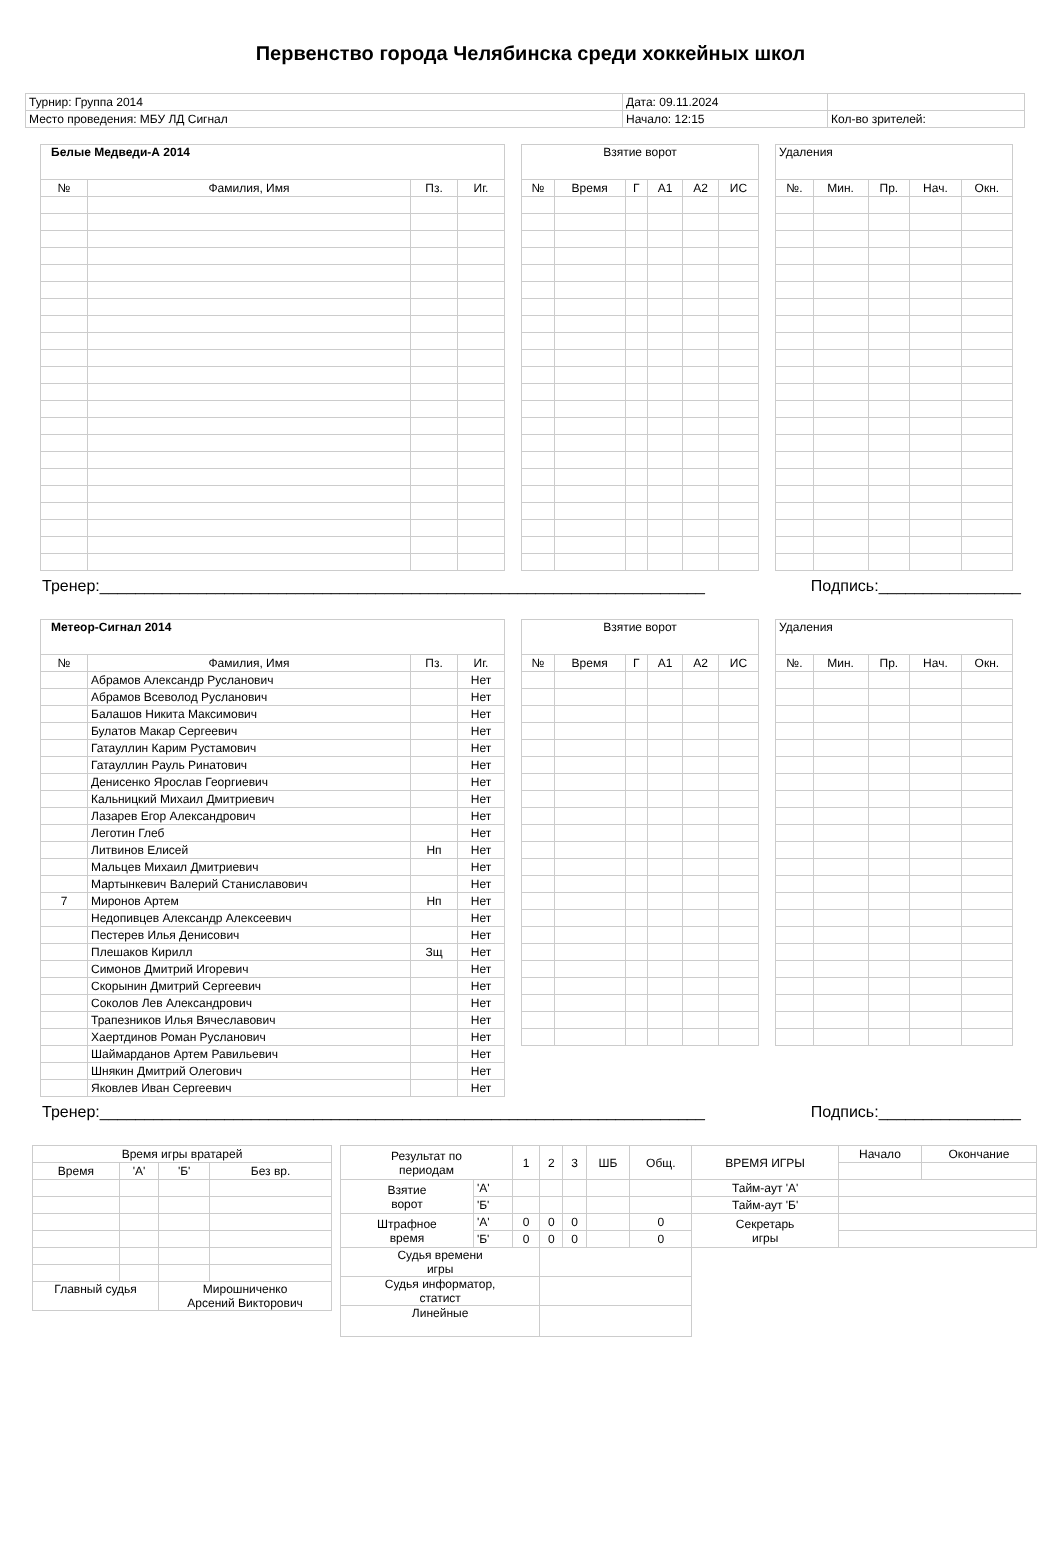Первенство города Челябинска среди хоккейных школ
| Турнир: Группа 2014 | Дата: 09.11.2024 | |
| Место проведения: МБУ ЛД Сигнал | Начало: 12:15 | Кол-во зрителей: |
| Белые Медведи-А 2014 | | | |
| --- | --- | --- | --- |
| № | Фамилия, Имя | Пз. | Иг. |
| Взятие ворот | | | | | |
| --- | --- | --- | --- | --- | --- |
| № | Время | Г | А1 | А2 | ИС |
| Удаления | | | | |
| --- | --- | --- | --- | --- |
| №. | Мин. | Пр. | Нач. | Окн. |
Тренер:____________________________________________________________________ Подпись:________________
| Метеор-Сигнал 2014 | | | |
| --- | --- | --- | --- |
| № | Фамилия, Имя | Пз. | Иг. |
| | Абрамов Александр Русланович | | Нет |
| | Абрамов Всеволод Русланович | | Нет |
| | Балашов Никита Максимович | | Нет |
| | Булатов Макар Сергеевич | | Нет |
| | Гатауллин Карим Рустамович | | Нет |
| | Гатауллин Рауль Ринатович | | Нет |
| | Денисенко Ярослав Георгиевич | | Нет |
| | Кальницкий Михаил Дмитриевич | | Нет |
| | Лазарев Егор Александрович | | Нет |
| | Леготин Глеб | | Нет |
| | Литвинов Елисей | Нп | Нет |
| | Мальцев Михаил Дмитриевич | | Нет |
| | Мартынкевич Валерий Станиславович | | Нет |
| 7 | Миронов Артем | Нп | Нет |
| | Недопивцев Александр Алексеевич | | Нет |
| | Пестерев Илья Денисович | | Нет |
| | Плешаков Кирилл | Зщ | Нет |
| | Симонов Дмитрий Игоревич | | Нет |
| | Скорынин Дмитрий Сергеевич | | Нет |
| | Соколов Лев Александрович | | Нет |
| | Трапезников Илья Вячеславович | | Нет |
| | Хаертдинов Роман Русланович | | Нет |
| | Шаймарданов Артем Равильевич | | Нет |
| | Шнякин Дмитрий Олегович | | Нет |
| | Яковлев Иван Сергеевич | | Нет |
| Взятие ворот | | | | | |
| --- | --- | --- | --- | --- | --- |
| № | Время | Г | А1 | А2 | ИС |
| Удаления | | | | |
| --- | --- | --- | --- | --- |
| №. | Мин. | Пр. | Нач. | Окн. |
Тренер:____________________________________________________________________ Подпись:________________
| Время игры вратарей | | | |
| --- | --- | --- | --- |
| Время | 'А' | 'Б' | Без вр. |
| Главный судья | | Мирошниченко Арсений Викторович | |
| Результат по периодам | | 1 | 2 | 3 | ШБ | Общ. | ВРЕМЯ ИГРЫ | Начало | Окончание |
| Взятие ворот | 'А' | | | | | | Тайм-аут 'А' | | |
| | 'Б' | | | | | | Тайм-аут 'Б' | | |
| Штрафное время | 'А' | 0 | 0 | 0 | | 0 | Секретарь игры | | |
| | 'Б' | 0 | 0 | 0 | | 0 | | | |
| Судья времени игры | | | | | | | | | |
| Судья информатор, статист | | | | | | | | | |
| Линейные | | | | | | | | | |